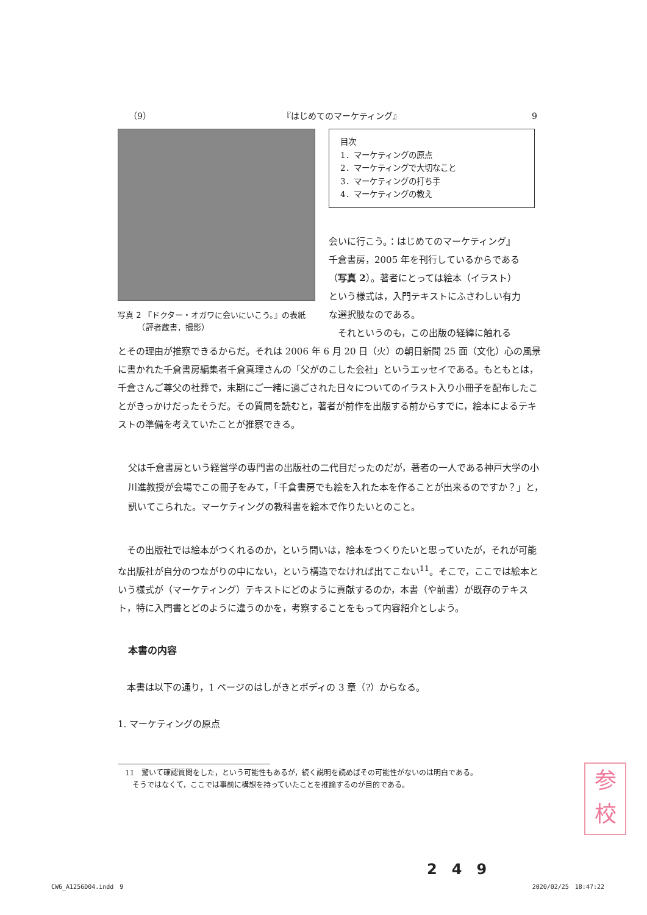（9） 『はじめてのマーケティング』 9
写真 2 『ドクター・オガワに会いにいこう。』の表紙
　　　（評者蔵書，撮影）
目次
1．マーケティングの原点
2．マーケティングで大切なこと
3．マーケティングの打ち手
4．マーケティングの教え
会いに行こう。：はじめてのマーケティング』千倉書房，2005 年を刊行しているからである（写真 2）。著者にとっては絵本（イラスト）という様式は，入門テキストにふさわしい有力な選択肢なのである。
　それというのも，この出版の経緯に触れる
とその理由が推察できるからだ。それは 2006 年 6 月 20 日（火）の朝日新聞 25 面（文化）心の風景に書かれた千倉書房編集者千倉真理さんの「父がのこした会社」というエッセイである。もともとは，千倉さんご尊父の社葬で，末期にご一緒に過ごされた日々についてのイラスト入り小冊子を配布したことがきっかけだったそうだ。その質問を読むと，著者が前作を出版する前からすでに，絵本によるテキストの準備を考えていたことが推察できる。
父は千倉書房という経営学の専門書の出版社の二代目だったのだが，著者の一人である神戸大学の小川進教授が会場でこの冊子をみて，「千倉書房でも絵を入れた本を作ることが出来るのですか？」と，訊いてこられた。マーケティングの教科書を絵本で作りたいとのこと。
　その出版社では絵本がつくれるのか，という問いは，絵本をつくりたいと思っていたが，それが可能な出版社が自分のつながりの中にない，という構造でなければ出てこない<sup>11</sup>。そこで，ここでは絵本という様式が（マーケティング）テキストにどのように貢献するのか，本書（や前書）が既存のテキスト，特に入門書とどのように違うのかを，考察することをもって内容紹介としよう。
本書の内容
　本書は以下の通り，1 ページのはしがきとボディの 3 章（?）からなる。
1. マーケティングの原点
　11　驚いて確認質問をした，という可能性もあるが，続く説明を読めばその可能性がないのは明白である。
　　そうではなくて，ここでは事前に構想を持っていたことを推論するのが目的である。
参
校
2　4　9
CW6_A1256D04.indd　9 2020/02/25　18:47:22